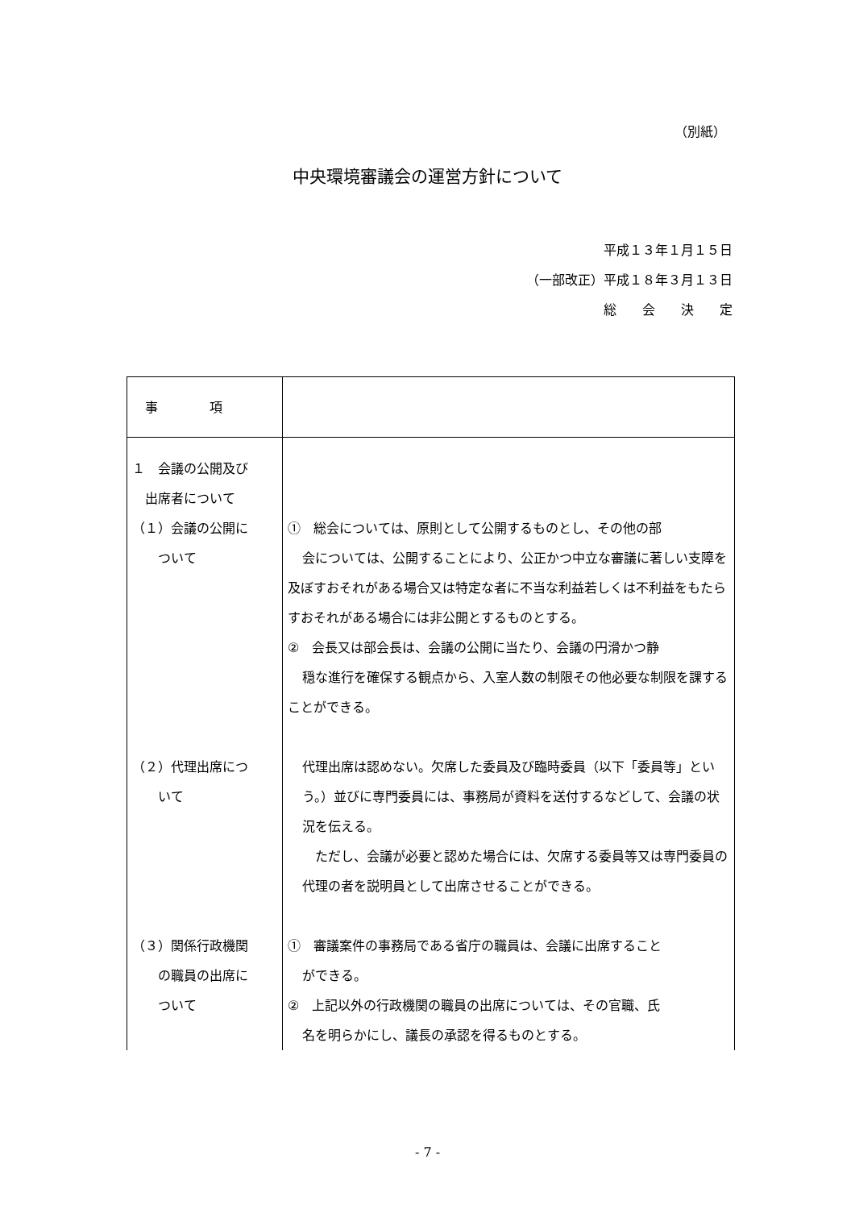（別紙）
中央環境審議会の運営方針について
平成１３年１月１５日
（一部改正）平成１８年３月１３日
総　　会　　決　　定
| 事 項 | |
| １ 会議の公開及び 出席者について （１）会議の公開に ついて | ① 総会については、原則として公開するものとし、その他の部 会については、公開することにより、公正かつ中立な審議に著しい支障を及ぼすおそれがある場合又は特定な者に不当な利益若しくは不利益をもたらすおそれがある場合には非公開とするものとする。 ② 会長又は部会長は、会議の公開に当たり、会議の円滑かつ静 穏な進行を確保する観点から、入室人数の制限その他必要な制限を課することができる。 |
| （２）代理出席につ いて | 代理出席は認めない。欠席した委員及び臨時委員（以下「委員等」という。）並びに専門委員には、事務局が資料を送付するなどして、会議の状況を伝える。 ただし、会議が必要と認めた場合には、欠席する委員等又は専門委員の代理の者を説明員として出席させることができる。 |
| （３）関係行政機関 の職員の出席に ついて | ① 審議案件の事務局である省庁の職員は、会議に出席すること ができる。 ② 上記以外の行政機関の職員の出席については、その官職、氏 名を明らかにし、議長の承認を得るものとする。 |
- 7 -